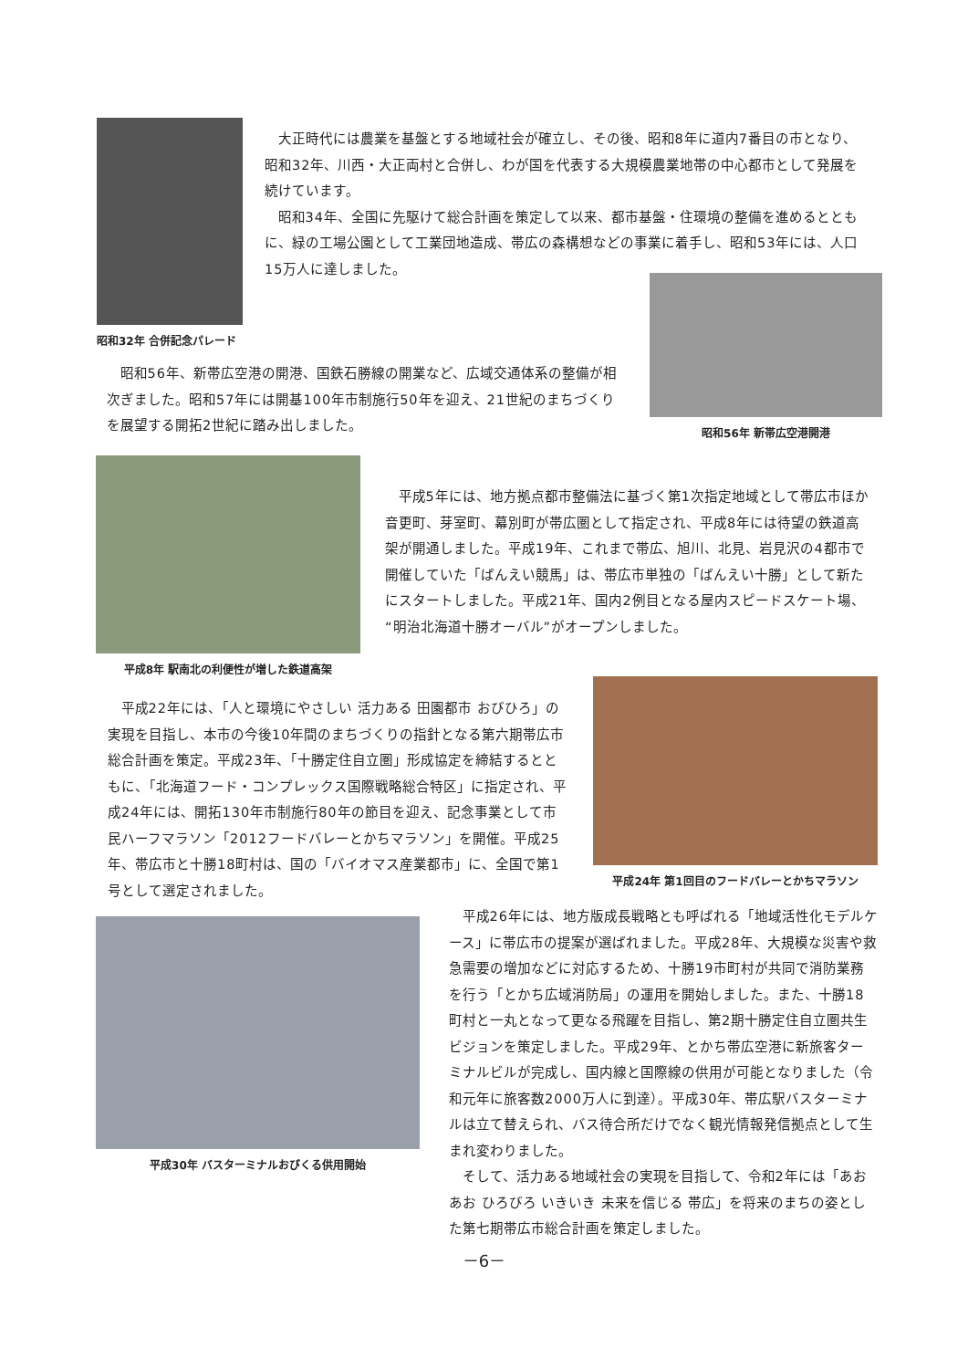昭和32年 合併記念パレード
大正時代には農業を基盤とする地域社会が確立し、その後、昭和8年に道内7番目の市となり、昭和32年、川西・大正両村と合併し、わが国を代表する大規模農業地帯の中心都市として発展を続けています。
昭和34年、全国に先駆けて総合計画を策定して以来、都市基盤・住環境の整備を進めるとともに、緑の工場公園として工業団地造成、帯広の森構想などの事業に着手し、昭和53年には、人口15万人に達しました。
昭和56年、新帯広空港の開港、国鉄石勝線の開業など、広域交通体系の整備が相次ぎました。昭和57年には開基100年市制施行50年を迎え、21世紀のまちづくりを展望する開拓2世紀に踏み出しました。
昭和56年 新帯広空港開港
平成8年 駅南北の利便性が増した鉄道高架
平成5年には、地方拠点都市整備法に基づく第1次指定地域として帯広市ほか音更町、芽室町、幕別町が帯広圏として指定され、平成8年には待望の鉄道高架が開通しました。平成19年、これまで帯広、旭川、北見、岩見沢の4都市で開催していた「ばんえい競馬」は、帯広市単独の「ばんえい十勝」として新たにスタートしました。平成21年、国内2例目となる屋内スピードスケート場、“明治北海道十勝オーバル”がオープンしました。
平成22年には、「人と環境にやさしい 活力ある 田園都市 おびひろ」の実現を目指し、本市の今後10年間のまちづくりの指針となる第六期帯広市総合計画を策定。平成23年、「十勝定住自立圏」形成協定を締結するとともに、「北海道フード・コンプレックス国際戦略総合特区」に指定され、平成24年には、開拓130年市制施行80年の節目を迎え、記念事業として市民ハーフマラソン「2012フードバレーとかちマラソン」を開催。平成25年、帯広市と十勝18町村は、国の「バイオマス産業都市」に、全国で第1号として選定されました。
平成24年 第1回目のフードバレーとかちマラソン
平成30年 バスターミナルおびくる供用開始
平成26年には、地方版成長戦略とも呼ばれる「地域活性化モデルケース」に帯広市の提案が選ばれました。平成28年、大規模な災害や救急需要の増加などに対応するため、十勝19市町村が共同で消防業務を行う「とかち広域消防局」の運用を開始しました。また、十勝18町村と一丸となって更なる飛躍を目指し、第2期十勝定住自立圏共生ビジョンを策定しました。平成29年、とかち帯広空港に新旅客ターミナルビルが完成し、国内線と国際線の供用が可能となりました（令和元年に旅客数2000万人に到達）。平成30年、帯広駅バスターミナルは立て替えられ、バス待合所だけでなく観光情報発信拠点として生まれ変わりました。
そして、活力ある地域社会の実現を目指して、令和2年には「あおあお ひろびろ いきいき 未来を信じる 帯広」を将来のまちの姿とした第七期帯広市総合計画を策定しました。
－6－